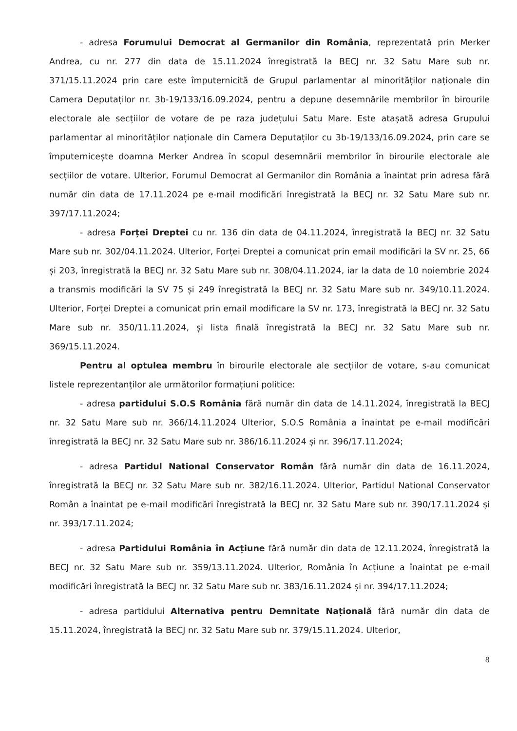- adresa Forumului Democrat al Germanilor din România, reprezentată prin Merker Andrea, cu nr. 277 din data de 15.11.2024 înregistrată la BECJ nr. 32 Satu Mare sub nr. 371/15.11.2024 prin care este împuternicită de Grupul parlamentar al minorităților naționale din Camera Deputaților nr. 3b-19/133/16.09.2024, pentru a depune desemnările membrilor în birourile electorale ale secțiilor de votare de pe raza județului Satu Mare. Este atașată adresa Grupului parlamentar al minorităților naționale din Camera Deputaților cu 3b-19/133/16.09.2024, prin care se împuternicește doamna Merker Andrea în scopul desemnării membrilor în birourile electorale ale secțiilor de votare. Ulterior, Forumul Democrat al Germanilor din România a înaintat prin adresa fără număr din data de 17.11.2024 pe e-mail modificări înregistrată la BECJ nr. 32 Satu Mare sub nr. 397/17.11.2024;
- adresa Forței Dreptei cu nr. 136 din data de 04.11.2024, înregistrată la BECJ nr. 32 Satu Mare sub nr. 302/04.11.2024. Ulterior, Forței Dreptei a comunicat prin email modificări la SV nr. 25, 66 și 203, înregistrată la BECJ nr. 32 Satu Mare sub nr. 308/04.11.2024, iar la data de 10 noiembrie 2024 a transmis modificări la SV 75 și 249 înregistrată la BECJ nr. 32 Satu Mare sub nr. 349/10.11.2024. Ulterior, Forței Dreptei a comunicat prin email modificare la SV nr. 173, înregistrată la BECJ nr. 32 Satu Mare sub nr. 350/11.11.2024, și lista finală înregistrată la BECJ nr. 32 Satu Mare sub nr. 369/15.11.2024.
Pentru al optulea membru în birourile electorale ale secțiilor de votare, s-au comunicat listele reprezentanților ale următorilor formațiuni politice:
- adresa partidului S.O.S România fără număr din data de 14.11.2024, înregistrată la BECJ nr. 32 Satu Mare sub nr. 366/14.11.2024 Ulterior, S.O.S România a înaintat pe e-mail modificări înregistrată la BECJ nr. 32 Satu Mare sub nr. 386/16.11.2024 și nr. 396/17.11.2024;
- adresa Partidul National Conservator Român fără număr din data de 16.11.2024, înregistrată la BECJ nr. 32 Satu Mare sub nr. 382/16.11.2024. Ulterior, Partidul National Conservator Român a înaintat pe e-mail modificări înregistrată la BECJ nr. 32 Satu Mare sub nr. 390/17.11.2024 și nr. 393/17.11.2024;
- adresa Partidului România în Acțiune fără număr din data de 12.11.2024, înregistrată la BECJ nr. 32 Satu Mare sub nr. 359/13.11.2024. Ulterior, România în Acțiune a înaintat pe e-mail modificări înregistrată la BECJ nr. 32 Satu Mare sub nr. 383/16.11.2024 și nr. 394/17.11.2024;
- adresa partidului Alternativa pentru Demnitate Națională fără număr din data de 15.11.2024, înregistrată la BECJ nr. 32 Satu Mare sub nr. 379/15.11.2024. Ulterior,
8